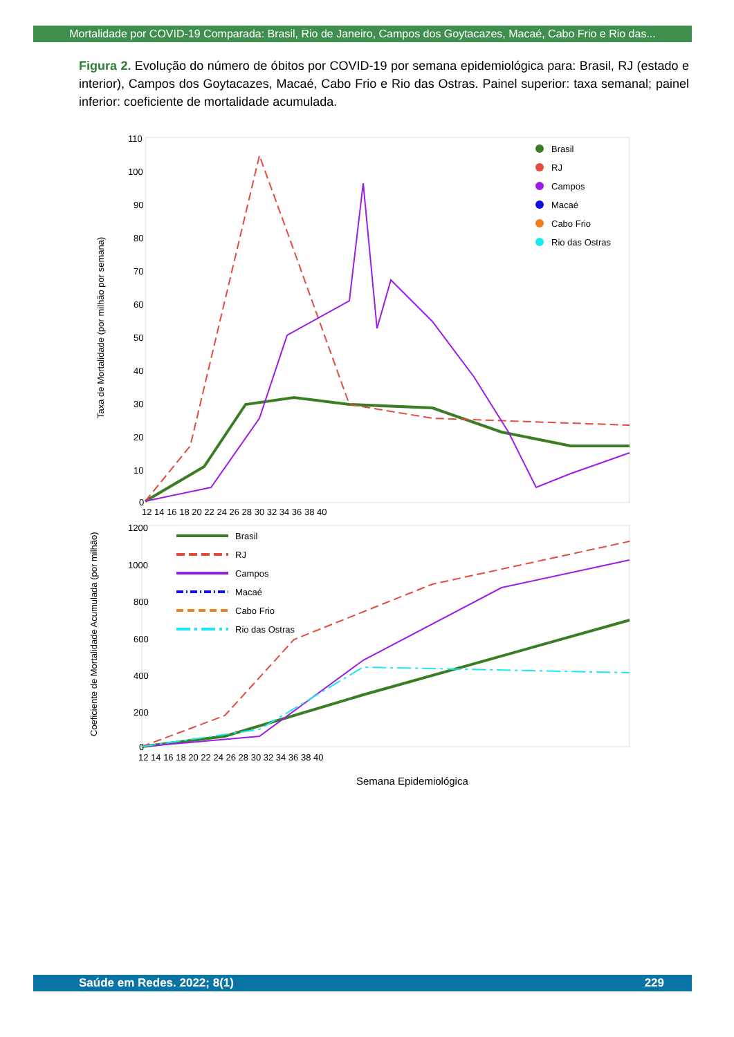Mortalidade por COVID-19 Comparada: Brasil, Rio de Janeiro, Campos dos Goytacazes, Macaé, Cabo Frio e Rio das...
Figura 2. Evolução do número de óbitos por COVID-19 por semana epidemiológica para: Brasil, RJ (estado e interior), Campos dos Goytacazes, Macaé, Cabo Frio e Rio das Ostras. Painel superior: taxa semanal; painel inferior: coeficiente de mortalidade acumulada.
110
100
90
80
70
60
50
40
30
20
10
0
12 14 16 18 20 22 24 26 28 30 32 34 36 38 40
Taxa de Mortalidade (por milhão por semana)
Brasil
RJ
Campos
Macaé
Cabo Frio
Rio das Ostras
1200
1000
800
600
400
200
0
12 14 16 18 20 22 24 26 28 30 32 34 36 38 40
Coeficiente de Mortalidade Acumulada (por milhão)
Brasil
RJ
Campos
Macaé
Cabo Frio
Rio das Ostras
Semana Epidemiológica
Saúde em Redes. 2022; 8(1) 229